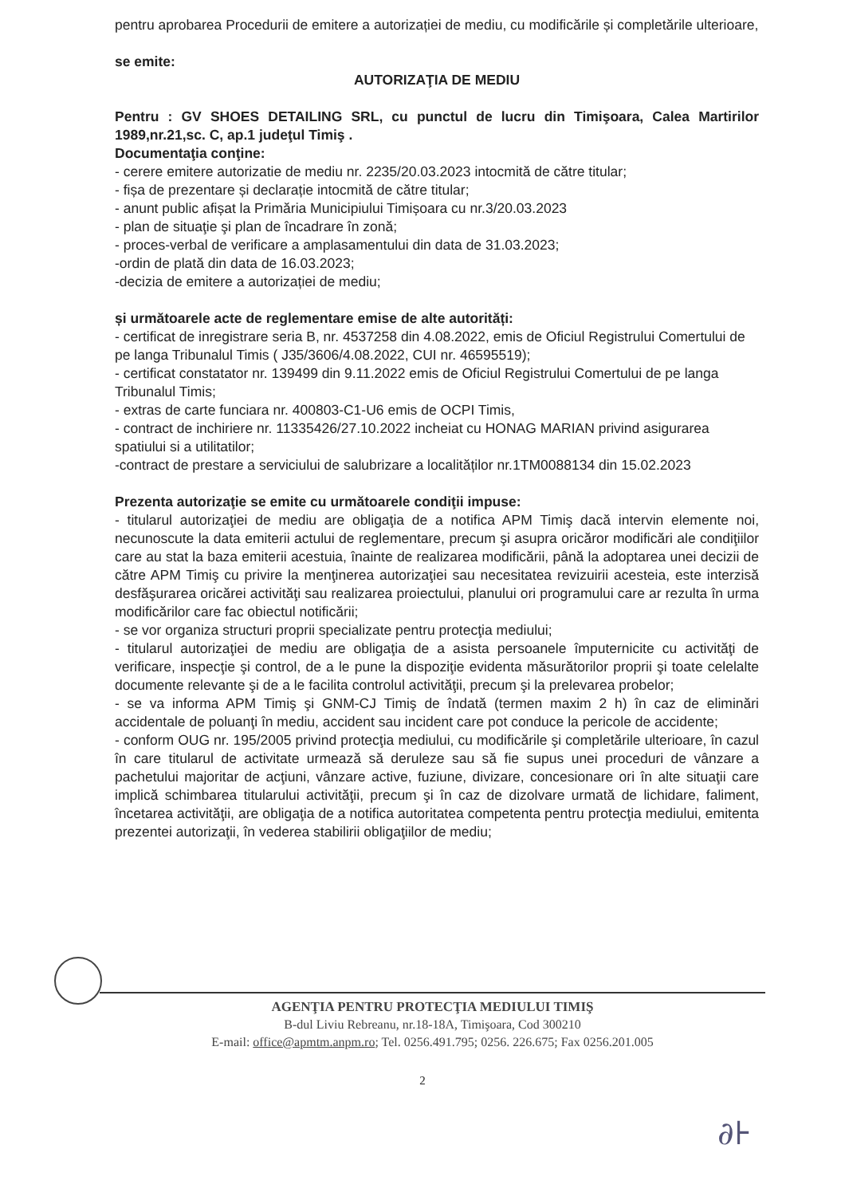pentru aprobarea Procedurii de emitere a autorizației de mediu, cu modificările și completările ulterioare,
se emite:
AUTORIZAŢIA DE MEDIU
Pentru : GV SHOES DETAILING SRL, cu punctul de lucru din Timişoara, Calea Martirilor 1989,nr.21,sc. C, ap.1 judeţul Timiş .
Documentaţia conţine:
- cerere emitere autorizatie de mediu nr. 2235/20.03.2023 intocmită de către titular;
- fișa de prezentare și declarație intocmită de către titular;
- anunt public afișat la Primăria Municipiului Timișoara cu nr.3/20.03.2023
- plan de situaţie şi plan de încadrare în zonă;
- proces-verbal de verificare a amplasamentului din data de 31.03.2023;
-ordin de plată din data de 16.03.2023;
-decizia de emitere a autorizației de mediu;
și următoarele acte de reglementare emise de alte autorități:
- certificat de inregistrare seria B, nr. 4537258 din 4.08.2022, emis de Oficiul Registrului Comertului de pe langa Tribunalul Timis ( J35/3606/4.08.2022, CUI nr. 46595519);
- certificat constatator nr. 139499 din 9.11.2022 emis de Oficiul Registrului Comertului de pe langa Tribunalul Timis;
- extras de carte funciara nr. 400803-C1-U6 emis de OCPI Timis,
- contract de inchiriere nr. 11335426/27.10.2022 incheiat cu HONAG MARIAN privind asigurarea spatiului si a utilitatilor;
-contract de prestare a serviciului de salubrizare a localităților nr.1TM0088134 din 15.02.2023
Prezenta autorizaţie se emite cu următoarele condiţii impuse:
- titularul autorizaţiei de mediu are obligaţia de a notifica APM Timiş dacă intervin elemente noi, necunoscute la data emiterii actului de reglementare, precum şi asupra oricăror modificări ale condiţiilor care au stat la baza emiterii acestuia, înainte de realizarea modificării, până la adoptarea unei decizii de către APM Timiş cu privire la menţinerea autorizaţiei sau necesitatea revizuirii acesteia, este interzisă desfăşurarea oricărei activităţi sau realizarea proiectului, planului ori programului care ar rezulta în urma modificărilor care fac obiectul notificării;
- se vor organiza structuri proprii specializate pentru protecţia mediului;
- titularul autorizaţiei de mediu are obligaţia de a asista persoanele împuternicite cu activităţi de verificare, inspecţie şi control, de a le pune la dispoziţie evidenta măsurătorilor proprii şi toate celelalte documente relevante şi de a le facilita controlul activităţii, precum şi la prelevarea probelor;
- se va informa APM Timiş şi GNM-CJ Timiş de îndată (termen maxim 2 h) în caz de eliminări accidentale de poluanţi în mediu, accident sau incident care pot conduce la pericole de accidente;
- conform OUG nr. 195/2005 privind protecţia mediului, cu modificările şi completările ulterioare, în cazul în care titularul de activitate urmează să deruleze sau să fie supus unei proceduri de vânzare a pachetului majoritar de acţiuni, vânzare active, fuziune, divizare, concesionare ori în alte situaţii care implică schimbarea titularului activităţii, precum şi în caz de dizolvare urmată de lichidare, faliment, încetarea activităţii, are obligaţia de a notifica autoritatea competenta pentru protecţia mediului, emitenta prezentei autorizaţii, în vederea stabilirii obligaţiilor de mediu;
AGENŢIA PENTRU PROTECŢIA MEDIULUI TIMIŞ
B-dul Liviu Rebreanu, nr.18-18A, Timişoara, Cod 300210
E-mail: office@apmtm.anpm.ro; Tel. 0256.491.795; 0256. 226.675; Fax 0256.201.005
2
∂⊦